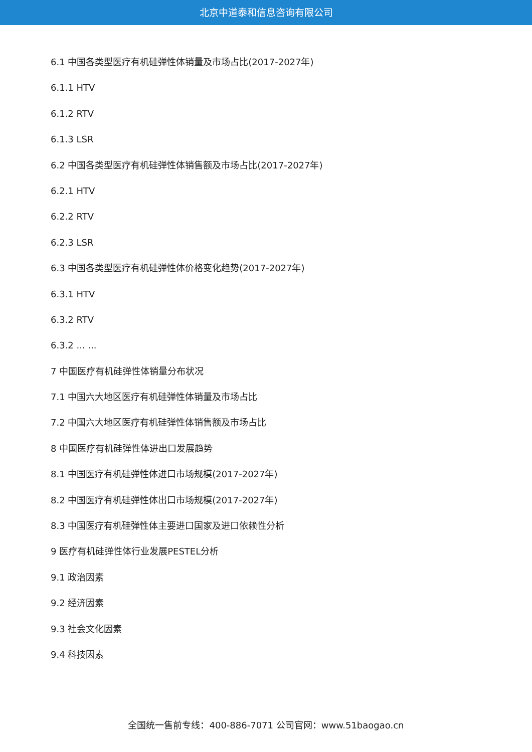北京中道泰和信息咨询有限公司
6.1 中国各类型医疗有机硅弹性体销量及市场占比(2017-2027年)
6.1.1 HTV
6.1.2 RTV
6.1.3 LSR
6.2 中国各类型医疗有机硅弹性体销售额及市场占比(2017-2027年)
6.2.1 HTV
6.2.2 RTV
6.2.3 LSR
6.3 中国各类型医疗有机硅弹性体价格变化趋势(2017-2027年)
6.3.1 HTV
6.3.2 RTV
6.3.2 ... ...
7 中国医疗有机硅弹性体销量分布状况
7.1 中国六大地区医疗有机硅弹性体销量及市场占比
7.2 中国六大地区医疗有机硅弹性体销售额及市场占比
8 中国医疗有机硅弹性体进出口发展趋势
8.1 中国医疗有机硅弹性体进口市场规模(2017-2027年)
8.2 中国医疗有机硅弹性体出口市场规模(2017-2027年)
8.3 中国医疗有机硅弹性体主要进口国家及进口依赖性分析
9 医疗有机硅弹性体行业发展PESTEL分析
9.1 政治因素
9.2 经济因素
9.3 社会文化因素
9.4 科技因素
全国统一售前专线：400-886-7071 公司官网：www.51baogao.cn